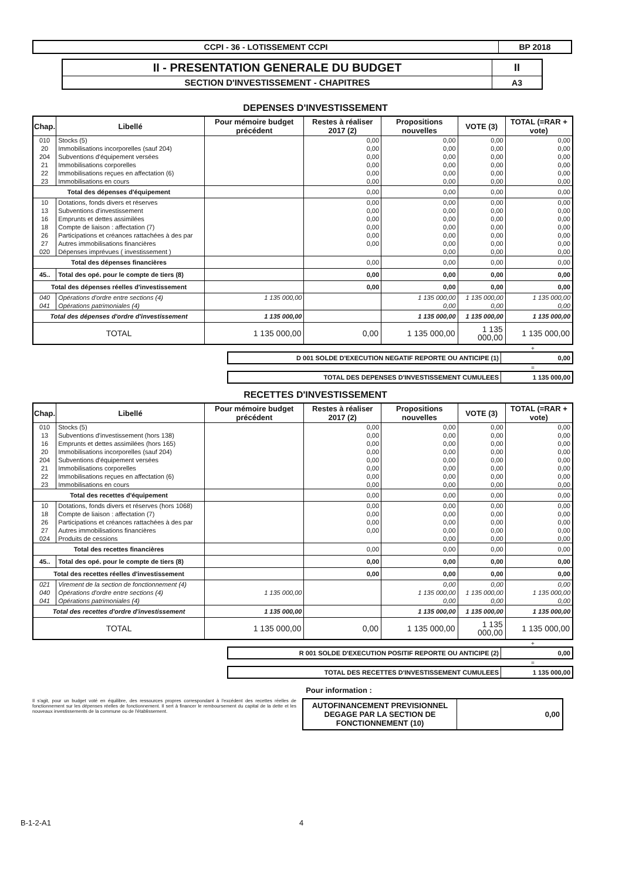| CCPI - 36 - LOTISSEMENT CCPI | BP 2018 |
| II - PRESENTATION GENERALE DU BUDGET | II |
| SECTION D'INVESTISSEMENT - CHAPITRES | A3 |
DEPENSES D'INVESTISSEMENT
| Chap. | Libellé | Pour mémoire budget précédent | Restes à réaliser 2017 (2) | Propositions nouvelles | VOTE (3) | TOTAL (=RAR + vote) |
| --- | --- | --- | --- | --- | --- | --- |
| 010 | Stocks (5) | | 0,00 | 0,00 | 0,00 | 0,00 |
| 20 | Immobilisations incorporelles (sauf 204) | | 0,00 | 0,00 | 0,00 | 0,00 |
| 204 | Subventions d'équipement versées | | 0,00 | 0,00 | 0,00 | 0,00 |
| 21 | Immobilisations corporelles | | 0,00 | 0,00 | 0,00 | 0,00 |
| 22 | Immobilisations reçues en affectation (6) | | 0,00 | 0,00 | 0,00 | 0,00 |
| 23 | Immobilisations en cours | | 0,00 | 0,00 | 0,00 | 0,00 |
| Total des dépenses d'équipement | | | 0,00 | 0,00 | 0,00 | 0,00 |
| 10 | Dotations, fonds divers et réserves | | 0,00 | 0,00 | 0,00 | 0,00 |
| 13 | Subventions d'investissement | | 0,00 | 0,00 | 0,00 | 0,00 |
| 16 | Emprunts et dettes assimilées | | 0,00 | 0,00 | 0,00 | 0,00 |
| 18 | Compte de liaison : affectation (7) | | 0,00 | 0,00 | 0,00 | 0,00 |
| 26 | Participations et créances rattachées à des par | | 0,00 | 0,00 | 0,00 | 0,00 |
| 27 | Autres immobilisations financières | | 0,00 | 0,00 | 0,00 | 0,00 |
| 020 | Dépenses imprévues ( investissement ) | | | 0,00 | 0,00 | 0,00 |
| Total des dépenses financières | | | 0,00 | 0,00 | 0,00 | 0,00 |
| 45.. | Total des opé. pour le compte de tiers (8) | | 0,00 | 0,00 | 0,00 | 0,00 |
| Total des dépenses réelles d'investissement | | | 0,00 | 0,00 | 0,00 | 0,00 |
| 040 | Opérations d'ordre entre sections (4) | 1 135 000,00 | | 1 135 000,00 | 1 135 000,00 | 1 135 000,00 |
| 041 | Opérations patrimoniales (4) | | | 0,00 | 0,00 | 0,00 |
| Total des dépenses d'ordre d'investissement | | 1 135 000,00 | | 1 135 000,00 | 1 135 000,00 | 1 135 000,00 |
| TOTAL | | 1 135 000,00 | 0,00 | 1 135 000,00 | 1 135 000,00 | 1 135 000,00 |
+
| D 001 SOLDE D'EXECUTION NEGATIF REPORTE OU ANTICIPE (1) | 0,00 |
=
| TOTAL DES DEPENSES D'INVESTISSEMENT CUMULEES | 1 135 000,00 |
RECETTES D'INVESTISSEMENT
| Chap. | Libellé | Pour mémoire budget précédent | Restes à réaliser 2017 (2) | Propositions nouvelles | VOTE (3) | TOTAL (=RAR + vote) |
| --- | --- | --- | --- | --- | --- | --- |
| 010 | Stocks (5) | | 0,00 | 0,00 | 0,00 | 0,00 |
| 13 | Subventions d'investissement (hors 138) | | 0,00 | 0,00 | 0,00 | 0,00 |
| 16 | Emprunts et dettes assimilées (hors 165) | | 0,00 | 0,00 | 0,00 | 0,00 |
| 20 | Immobilisations incorporelles (sauf 204) | | 0,00 | 0,00 | 0,00 | 0,00 |
| 204 | Subventions d'équipement versées | | 0,00 | 0,00 | 0,00 | 0,00 |
| 21 | Immobilisations corporelles | | 0,00 | 0,00 | 0,00 | 0,00 |
| 22 | Immobilisations reçues en affectation (6) | | 0,00 | 0,00 | 0,00 | 0,00 |
| 23 | Immobilisations en cours | | 0,00 | 0,00 | 0,00 | 0,00 |
| Total des recettes d'équipement | | | 0,00 | 0,00 | 0,00 | 0,00 |
| 10 | Dotations, fonds divers et réserves (hors 1068) | | 0,00 | 0,00 | 0,00 | 0,00 |
| 18 | Compte de liaison : affectation (7) | | 0,00 | 0,00 | 0,00 | 0,00 |
| 26 | Participations et créances rattachées à des par | | 0,00 | 0,00 | 0,00 | 0,00 |
| 27 | Autres immobilisations financières | | 0,00 | 0,00 | 0,00 | 0,00 |
| 024 | Produits de cessions | | | 0,00 | 0,00 | 0,00 |
| Total des recettes financières | | | 0,00 | 0,00 | 0,00 | 0,00 |
| 45.. | Total des opé. pour le compte de tiers (8) | | 0,00 | 0,00 | 0,00 | 0,00 |
| Total des recettes réelles d'investissement | | | 0,00 | 0,00 | 0,00 | 0,00 |
| 021 | Virement de la section de fonctionnement (4) | | | 0,00 | 0,00 | 0,00 |
| 040 | Opérations d'ordre entre sections (4) | 1 135 000,00 | | 1 135 000,00 | 1 135 000,00 | 1 135 000,00 |
| 041 | Opérations patrimoniales (4) | | | 0,00 | 0,00 | 0,00 |
| Total des recettes d'ordre d'investissement | | 1 135 000,00 | | 1 135 000,00 | 1 135 000,00 | 1 135 000,00 |
| TOTAL | | 1 135 000,00 | 0,00 | 1 135 000,00 | 1 135 000,00 | 1 135 000,00 |
+
| R 001 SOLDE D'EXECUTION POSITIF REPORTE OU ANTICIPE (2) | 0,00 |
=
| TOTAL DES RECETTES D'INVESTISSEMENT CUMULEES | 1 135 000,00 |
Pour information :
Il s'agit, pour un budget voté en équilibre, des ressources propres correspondant à l'excédent des recettes réelles de fonctionnement sur les dépenses réelles de fonctionnement. Il sert à financer le remboursement du capital de la dette et les nouveaux investissements de la commune ou de l'établissement.
| AUTOFINANCEMENT PREVISIONNEL DEGAGE PAR LA SECTION DE FONCTIONNEMENT (10) | 0,00 |
B-1-2-A1 4